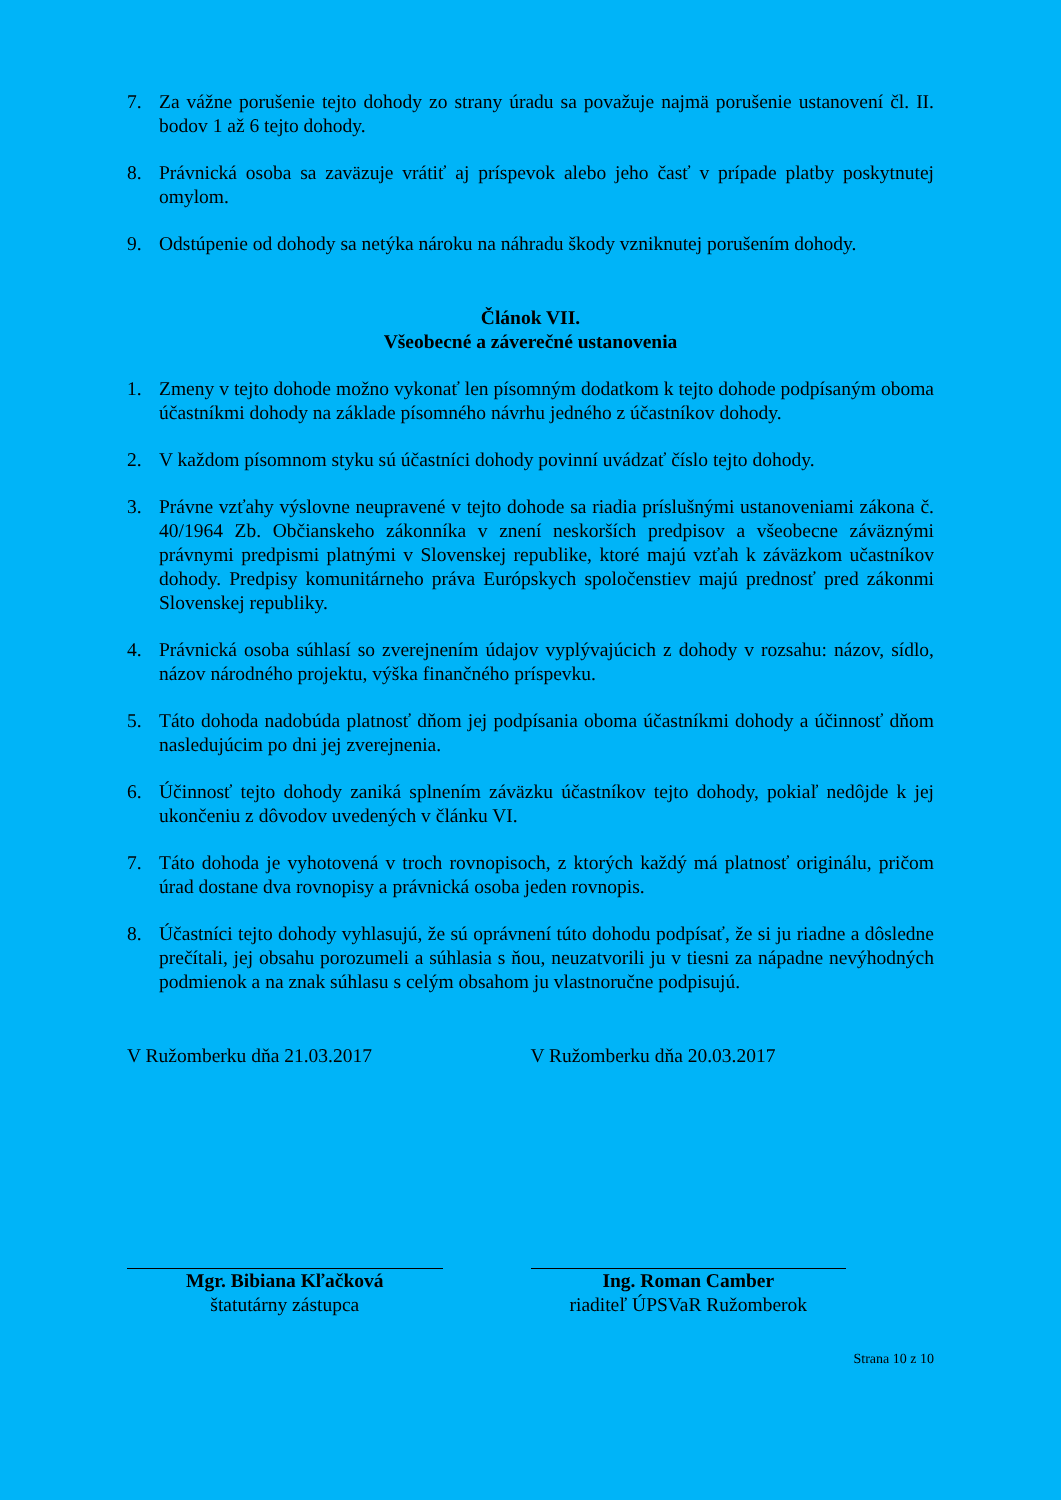7. Za vážne porušenie tejto dohody zo strany úradu sa považuje najmä porušenie ustanovení čl. II. bodov 1 až 6 tejto dohody.
8. Právnická osoba sa zaväzuje vrátiť aj príspevok alebo jeho časť v prípade platby poskytnutej omylom.
9. Odstúpenie od dohody sa netýka nároku na náhradu škody vzniknutej porušením dohody.
Článok VII.
Všeobecné a záverečné ustanovenia
1. Zmeny v tejto dohode možno vykonať len písomným dodatkom k tejto dohode podpísaným oboma účastníkmi dohody na základe písomného návrhu jedného z účastníkov dohody.
2. V každom písomnom styku sú účastníci dohody povinní uvádzať číslo tejto dohody.
3. Právne vzťahy výslovne neupravené v tejto dohode sa riadia príslušnými ustanoveniami zákona č. 40/1964 Zb. Občianskeho zákonníka v znení neskorších predpisov a všeobecne záväznými právnymi predpismi platnými v Slovenskej republike, ktoré majú vzťah k záväzkom učastníkov dohody. Predpisy komunitárneho práva Európskych spoločenstiev majú prednosť pred zákonmi Slovenskej republiky.
4. Právnická osoba súhlasí so zverejnením údajov vyplývajúcich z dohody v rozsahu: názov, sídlo, názov národného projektu, výška finančného príspevku.
5. Táto dohoda nadobúda platnosť dňom jej podpísania oboma účastníkmi dohody a účinnosť dňom nasledujúcim po dni jej zverejnenia.
6. Účinnosť tejto dohody zaniká splnením záväzku účastníkov tejto dohody, pokiaľ nedôjde k jej ukončeniu z dôvodov uvedených v článku VI.
7. Táto dohoda je vyhotovená v troch rovnopisoch, z ktorých každý má platnosť originálu, pričom úrad dostane dva rovnopisy a právnická osoba jeden rovnopis.
8. Účastníci tejto dohody vyhlasujú, že sú oprávnení túto dohodu podpísať, že si ju riadne a dôsledne prečítali, jej obsahu porozumeli a súhlasia s ňou, neuzatvorili ju v tiesni za nápadne nevýhodných podmienok a na znak súhlasu s celým obsahom ju vlastnoručne podpisujú.
V Ružomberku dňa 21.03.2017 V Ružomberku dňa 20.03.2017
Mgr. Bibiana Kľačková
štatutárny zástupca
Ing. Roman Camber
riaditeľ ÚPSVaR Ružomberok
Strana 10 z 10